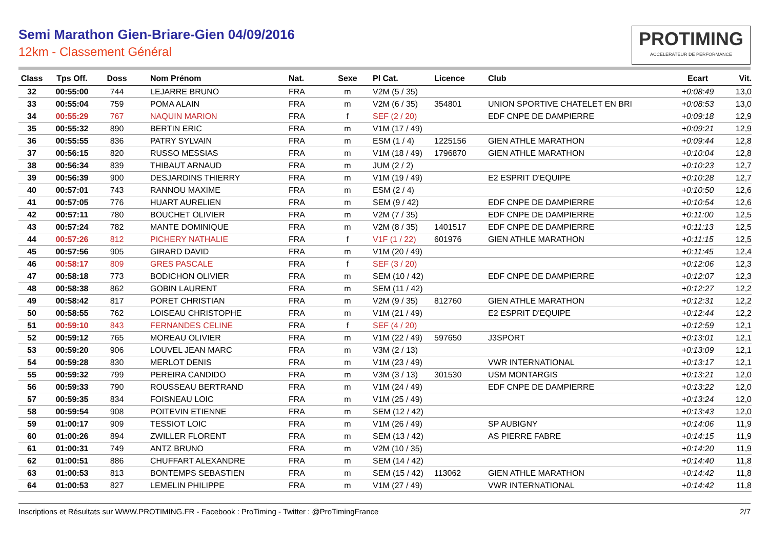Semi Marathon Gien-Briare-Gien 04/09/2016
12km - Classement Général
PROTIMING
ACCELERATEUR DE PERFORMANCE
| Class | Tps Off. | Doss | Nom Prénom | Nat. | Sexe | Pl Cat. | Licence | Club | Ecart | Vit. |
| --- | --- | --- | --- | --- | --- | --- | --- | --- | --- | --- |
| 32 | 00:55:00 | 744 | LEJARRE BRUNO | FRA | m | V2M (5 / 35) | | | +0:08:49 | 13,0 |
| 33 | 00:55:04 | 759 | POMA ALAIN | FRA | m | V2M (6 / 35) | 354801 | UNION SPORTIVE CHATELET EN BRI | +0:08:53 | 13,0 |
| 34 | 00:55:29 | 767 | NAQUIN MARION | FRA | f | SEF (2 / 20) | | EDF CNPE DE DAMPIERRE | +0:09:18 | 12,9 |
| 35 | 00:55:32 | 890 | BERTIN ERIC | FRA | m | V1M (17 / 49) | | | +0:09:21 | 12,9 |
| 36 | 00:55:55 | 836 | PATRY SYLVAIN | FRA | m | ESM (1 / 4) | 1225156 | GIEN ATHLE MARATHON | +0:09:44 | 12,8 |
| 37 | 00:56:15 | 820 | RUSSO MESSIAS | FRA | m | V1M (18 / 49) | 1796870 | GIEN ATHLE MARATHON | +0:10:04 | 12,8 |
| 38 | 00:56:34 | 839 | THIBAUT ARNAUD | FRA | m | JUM (2 / 2) | | | +0:10:23 | 12,7 |
| 39 | 00:56:39 | 900 | DESJARDINS THIERRY | FRA | m | V1M (19 / 49) | | E2 ESPRIT D'EQUIPE | +0:10:28 | 12,7 |
| 40 | 00:57:01 | 743 | RANNOU MAXIME | FRA | m | ESM (2 / 4) | | | +0:10:50 | 12,6 |
| 41 | 00:57:05 | 776 | HUART AURELIEN | FRA | m | SEM (9 / 42) | | EDF CNPE DE DAMPIERRE | +0:10:54 | 12,6 |
| 42 | 00:57:11 | 780 | BOUCHET OLIVIER | FRA | m | V2M (7 / 35) | | EDF CNPE DE DAMPIERRE | +0:11:00 | 12,5 |
| 43 | 00:57:24 | 782 | MANTE DOMINIQUE | FRA | m | V2M (8 / 35) | 1401517 | EDF CNPE DE DAMPIERRE | +0:11:13 | 12,5 |
| 44 | 00:57:26 | 812 | PICHERY NATHALIE | FRA | f | V1F (1 / 22) | 601976 | GIEN ATHLE MARATHON | +0:11:15 | 12,5 |
| 45 | 00:57:56 | 905 | GIRARD DAVID | FRA | m | V1M (20 / 49) | | | +0:11:45 | 12,4 |
| 46 | 00:58:17 | 809 | GRES PASCALE | FRA | f | SEF (3 / 20) | | | +0:12:06 | 12,3 |
| 47 | 00:58:18 | 773 | BODICHON OLIVIER | FRA | m | SEM (10 / 42) | | EDF CNPE DE DAMPIERRE | +0:12:07 | 12,3 |
| 48 | 00:58:38 | 862 | GOBIN LAURENT | FRA | m | SEM (11 / 42) | | | +0:12:27 | 12,2 |
| 49 | 00:58:42 | 817 | PORET CHRISTIAN | FRA | m | V2M (9 / 35) | 812760 | GIEN ATHLE MARATHON | +0:12:31 | 12,2 |
| 50 | 00:58:55 | 762 | LOISEAU CHRISTOPHE | FRA | m | V1M (21 / 49) | | E2 ESPRIT D'EQUIPE | +0:12:44 | 12,2 |
| 51 | 00:59:10 | 843 | FERNANDES CELINE | FRA | f | SEF (4 / 20) | | | +0:12:59 | 12,1 |
| 52 | 00:59:12 | 765 | MOREAU OLIVIER | FRA | m | V1M (22 / 49) | 597650 | J3SPORT | +0:13:01 | 12,1 |
| 53 | 00:59:20 | 906 | LOUVEL JEAN MARC | FRA | m | V3M (2 / 13) | | | +0:13:09 | 12,1 |
| 54 | 00:59:28 | 830 | MERLOT DENIS | FRA | m | V1M (23 / 49) | | VWR INTERNATIONAL | +0:13:17 | 12,1 |
| 55 | 00:59:32 | 799 | PEREIRA CANDIDO | FRA | m | V3M (3 / 13) | 301530 | USM MONTARGIS | +0:13:21 | 12,0 |
| 56 | 00:59:33 | 790 | ROUSSEAU BERTRAND | FRA | m | V1M (24 / 49) | | EDF CNPE DE DAMPIERRE | +0:13:22 | 12,0 |
| 57 | 00:59:35 | 834 | FOISNEAU LOIC | FRA | m | V1M (25 / 49) | | | +0:13:24 | 12,0 |
| 58 | 00:59:54 | 908 | POITEVIN ETIENNE | FRA | m | SEM (12 / 42) | | | +0:13:43 | 12,0 |
| 59 | 01:00:17 | 909 | TESSIOT LOIC | FRA | m | V1M (26 / 49) | | SP AUBIGNY | +0:14:06 | 11,9 |
| 60 | 01:00:26 | 894 | ZWILLER FLORENT | FRA | m | SEM (13 / 42) | | AS PIERRE FABRE | +0:14:15 | 11,9 |
| 61 | 01:00:31 | 749 | ANTZ BRUNO | FRA | m | V2M (10 / 35) | | | +0:14:20 | 11,9 |
| 62 | 01:00:51 | 886 | CHUFFART ALEXANDRE | FRA | m | SEM (14 / 42) | | | +0:14:40 | 11,8 |
| 63 | 01:00:53 | 813 | BONTEMPS SEBASTIEN | FRA | m | SEM (15 / 42) | 113062 | GIEN ATHLE MARATHON | +0:14:42 | 11,8 |
| 64 | 01:00:53 | 827 | LEMELIN PHILIPPE | FRA | m | V1M (27 / 49) | | VWR INTERNATIONAL | +0:14:42 | 11,8 |
Inscriptions et Résultats sur WWW.PROTIMING.FR - Facebook : ProTiming - Twitter : @ProTimingFrance 2/7